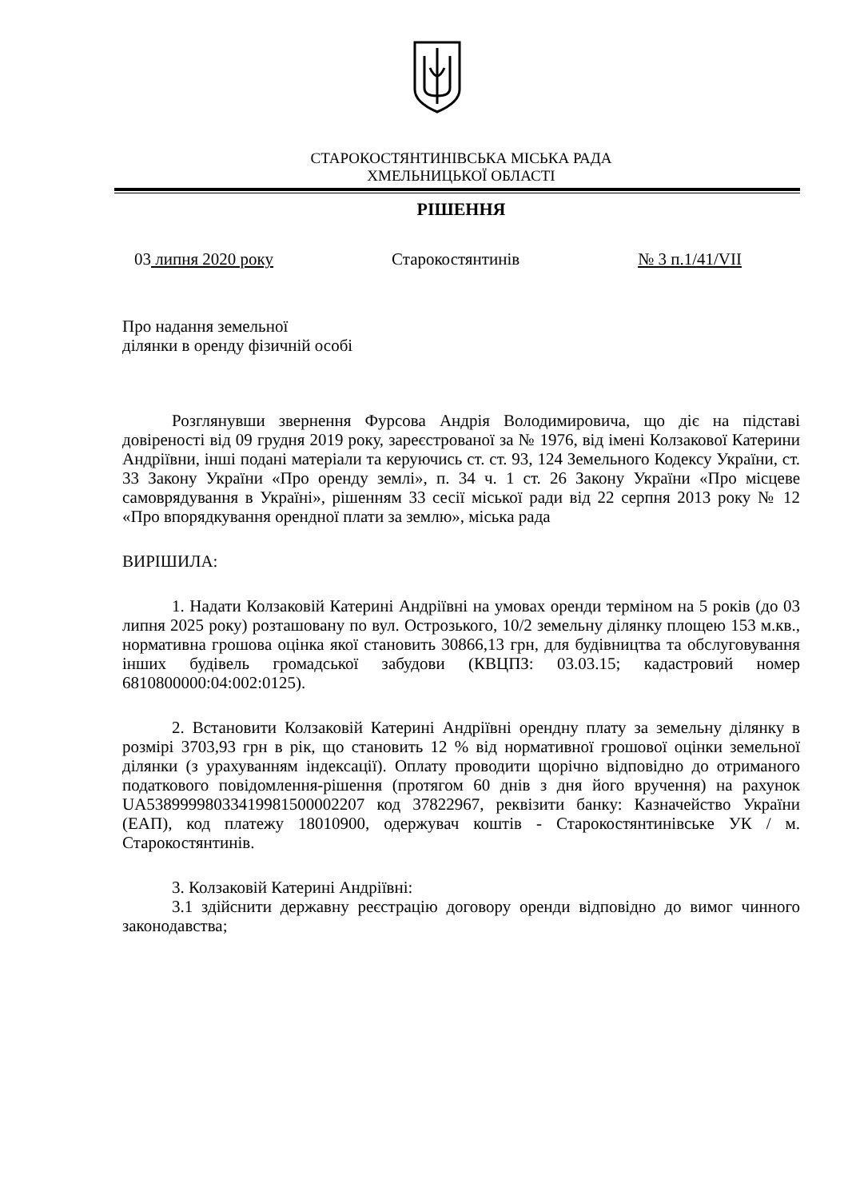СТАРОКОСТЯНТИНІВСЬКА МІСЬКА РАДА
ХМЕЛЬНИЦЬКОЇ ОБЛАСТІ
РІШЕННЯ
03 липня 2020 року Старокостянтинів № 3 п.1/41/VII
Про надання земельної
ділянки в оренду фізичній особі
Розглянувши звернення Фурсова Андрія Володимировича, що діє на підставі довіреності від 09 грудня 2019 року, зареєстрованої за № 1976, від імені Колзакової Катерини Андріївни, інші подані матеріали та керуючись ст. ст. 93, 124 Земельного Кодексу України, ст. 33 Закону України «Про оренду землі», п. 34 ч. 1 ст. 26 Закону України «Про місцеве самоврядування в Україні», рішенням 33 сесії міської ради від 22 серпня 2013 року № 12 «Про впорядкування орендної плати за землю», міська рада
ВИРІШИЛА:
1. Надати Колзаковій Катерині Андріївні на умовах оренди терміном на 5 років (до 03 липня 2025 року) розташовану по вул. Острозького, 10/2 земельну ділянку площею 153 м.кв., нормативна грошова оцінка якої становить 30866,13 грн, для будівництва та обслуговування інших будівель громадської забудови (КВЦПЗ: 03.03.15; кадастровий номер 6810800000:04:002:0125).
2. Встановити Колзаковій Катерині Андріївні орендну плату за земельну ділянку в розмірі 3703,93 грн в рік, що становить 12 % від нормативної грошової оцінки земельної ділянки (з урахуванням індексації). Оплату проводити щорічно відповідно до отриманого податкового повідомлення-рішення (протягом 60 днів з дня його вручення) на рахунок UA538999980334199815000022​07 код 37822967, реквізити банку: Казначейство України (ЕАП), код платежу 18010900, одержувач коштів - Старокостянтинівське УК / м. Старокостянтинів.
3. Колзаковій Катерині Андріївні:
3.1 здійснити державну реєстрацію договору оренди відповідно до вимог чинного законодавства;